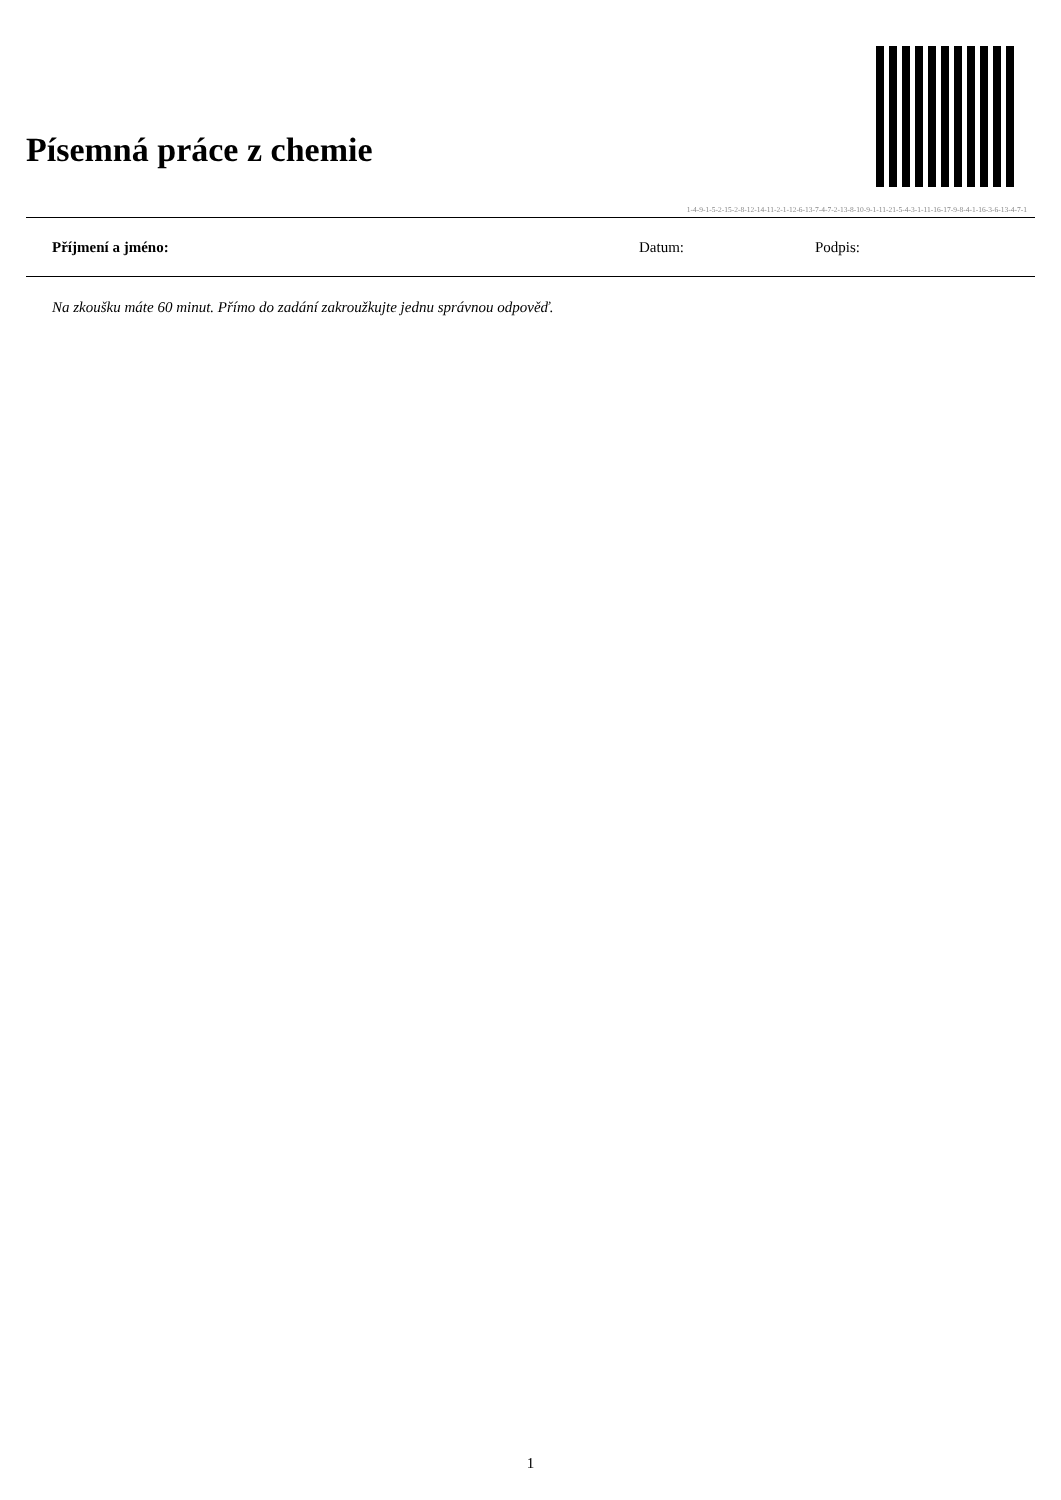Písemná práce z chemie
1-4-9-1-5-2-15-2-8-12-14-11-2-1-12-6-13-7-4-7-2-13-8-10-9-1-11-21-5-4-3-1-11-16-17-9-8-4-1-16-3-6-13-4-7-1
Příjmení a jméno: Datum: Podpis:
Na zkoušku máte 60 minut. Přímo do zadání zakroužkujte jednu správnou odpověď.
1